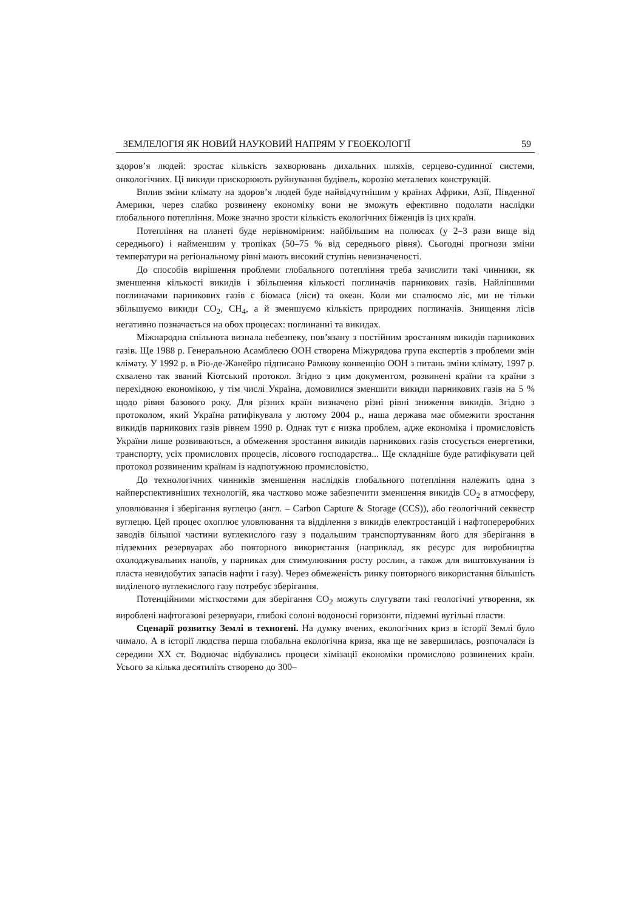ЗЕМЛЕЛОГІЯ ЯК НОВИЙ НАУКОВИЙ НАПРЯМ У ГЕОЕКОЛОГІЇ 59
здоров’я людей: зростає кількість захворювань дихальних шляхів, серцево-судинної системи, онкологічних. Ці викиди прискорюють руйнування будівель, корозію металевих конструкцій.
Вплив зміни клімату на здоров’я людей буде найвідчутнішим у країнах Африки, Азії, Південної Америки, через слабко розвинену економіку вони не зможуть ефективно подолати наслідки глобального потепління. Може значно зрости кількість екологічних біженців із цих країн.
Потепління на планеті буде нерівномірним: найбільшим на полюсах (у 2–3 рази вище від середнього) і найменшим у тропіках (50–75 % від середнього рівня). Сьогодні прогнози зміни температури на регіональному рівні мають високий ступінь невизначеності.
До способів вирішення проблеми глобального потепління треба зачислити такі чинники, як зменшення кількості викидів і збільшення кількості поглиначів парникових газів. Найліпшими поглиначами парникових газів є біомаса (ліси) та океан. Коли ми спалюємо ліс, ми не тільки збільшуємо викиди CO<sub>2</sub>, CH<sub>4</sub>, а й зменшуємо кількість природних поглиначів. Знищення лісів негативно позначається на обох процесах: поглинанні та викидах.
Міжнародна спільнота визнала небезпеку, пов’язану з постійним зростанням викидів парникових газів. Ще 1988 р. Генеральною Асамблеєю ООН створена Міжурядова група експертів з проблеми змін клімату. У 1992 р. в Ріо-де-Жанейро підписано Рамкову конвенцію ООН з питань зміни клімату, 1997 р. схвалено так званий Кіотський протокол. Згідно з цим документом, розвинені країни та країни з перехідною економікою, у тім числі Україна, домовилися зменшити викиди парникових газів на 5 % щодо рівня базового року. Для різних країн визначено різні рівні зниження викидів. Згідно з протоколом, який Україна ратифікувала у лютому 2004 р., наша держава має обмежити зростання викидів парникових газів рівнем 1990 р. Однак тут є низка проблем, адже економіка і промисловість України лише розвиваються, а обмеження зростання викидів парникових газів стосується енергетики, транспорту, усіх промислових процесів, лісового господарства... Ще складніше буде ратифікувати цей протокол розвиненим країнам із надпотужною промисловістю.
До технологічних чинників зменшення наслідків глобального потепління належить одна з найперспективніших технологій, яка частково може забезпечити зменшення викидів CO<sub>2</sub> в атмосферу, уловлювання і зберігання вуглецю (англ. – Carbon Capture & Storage (CCS)), або геологічний секвестр вуглецю. Цей процес охоплює уловлювання та відділення з викидів електростанцій і нафтопереробних заводів більшої частини вуглекислого газу з подальшим транспортуванням його для зберігання в підземних резервуарах або повторного використання (наприклад, як ресурс для виробництва охолоджувальних напоїв, у парниках для стимулювання росту рослин, а також для виштовхування із пласта невидобутих запасів нафти і газу). Через обмеженість ринку повторного використання більшість виділеного вуглекислого газу потребує зберігання.
Потенційними місткостями для зберігання CO<sub>2</sub> можуть слугувати такі геологічні утворення, як вироблені нафтогазові резервуари, глибокі солоні водоносні горизонти, підземні вугільні пласти.
Сценарії розвитку Землі в техногені. На думку вчених, екологічних криз в історії Землі було чимало. А в історії людства перша глобальна екологічна криза, яка ще не завершилась, розпочалася із середини XX ст. Водночас відбувались процеси хімізації економіки промислово розвинених країн. Усього за кілька десятиліть створено до 300–